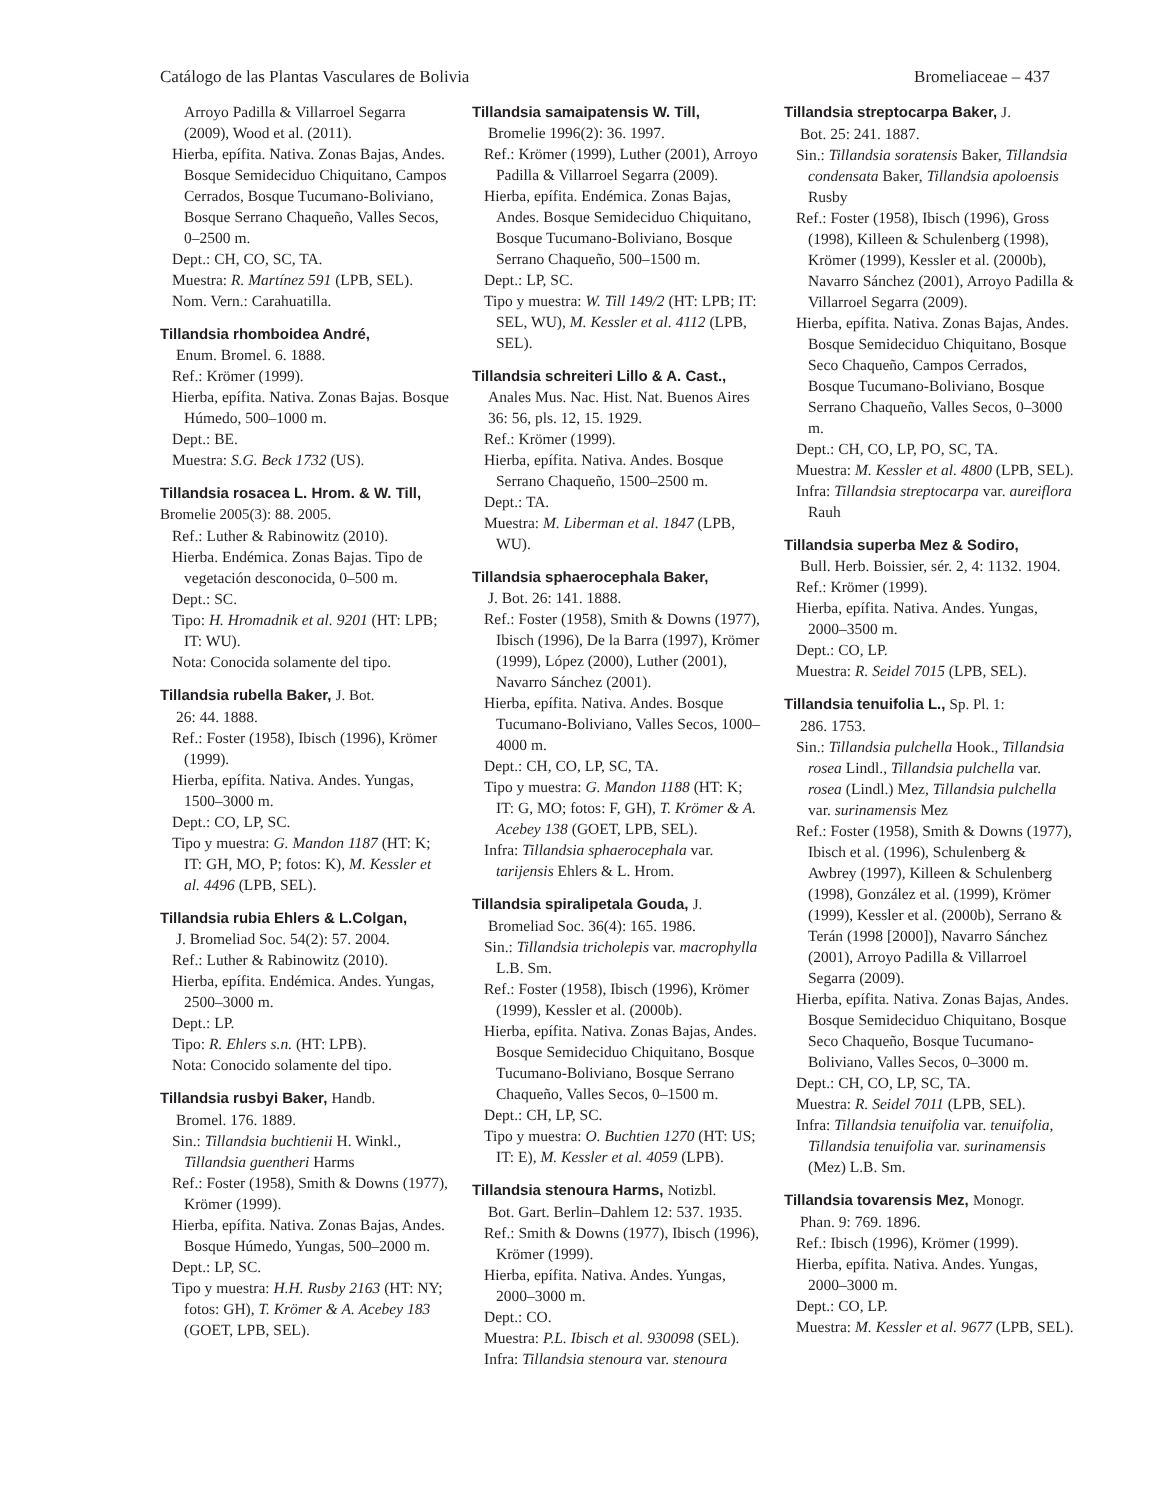Catálogo de las Plantas Vasculares de Bolivia Bromeliaceae – 437
Arroyo Padilla & Villarroel Segarra (2009), Wood et al. (2011).
Hierba, epífita. Nativa. Zonas Bajas, Andes. Bosque Semideciduo Chiquitano, Campos Cerrados, Bosque Tucumano-Boliviano, Bosque Serrano Chaqueño, Valles Secos, 0–2500 m.
Dept.: CH, CO, SC, TA.
Muestra: R. Martínez 591 (LPB, SEL).
Nom. Vern.: Carahuatilla.
Tillandsia rhomboidea André,
Enum. Bromel. 6. 1888.
Ref.: Krömer (1999).
Hierba, epífita. Nativa. Zonas Bajas. Bosque Húmedo, 500–1000 m.
Dept.: BE.
Muestra: S.G. Beck 1732 (US).
Tillandsia rosacea L. Hrom. & W. Till, Bromelie 2005(3): 88. 2005.
Ref.: Luther & Rabinowitz (2010).
Hierba. Endémica. Zonas Bajas. Tipo de vegetación desconocida, 0–500 m.
Dept.: SC.
Tipo: H. Hromadnik et al. 9201 (HT: LPB; IT: WU).
Nota: Conocida solamente del tipo.
Tillandsia rubella Baker, J. Bot.
26: 44. 1888.
Ref.: Foster (1958), Ibisch (1996), Krömer (1999).
Hierba, epífita. Nativa. Andes. Yungas, 1500–3000 m.
Dept.: CO, LP, SC.
Tipo y muestra: G. Mandon 1187 (HT: K; IT: GH, MO, P; fotos: K), M. Kessler et al. 4496 (LPB, SEL).
Tillandsia rubia Ehlers & L.Colgan,
J. Bromeliad Soc. 54(2): 57. 2004.
Ref.: Luther & Rabinowitz (2010).
Hierba, epífita. Endémica. Andes. Yungas, 2500–3000 m.
Dept.: LP.
Tipo: R. Ehlers s.n. (HT: LPB).
Nota: Conocido solamente del tipo.
Tillandsia rusbyi Baker, Handb.
Bromel. 176. 1889.
Sin.: Tillandsia buchtienii H. Winkl., Tillandsia guentheri Harms
Ref.: Foster (1958), Smith & Downs (1977), Krömer (1999).
Hierba, epífita. Nativa. Zonas Bajas, Andes. Bosque Húmedo, Yungas, 500–2000 m.
Dept.: LP, SC.
Tipo y muestra: H.H. Rusby 2163 (HT: NY; fotos: GH), T. Krömer & A. Acebey 183 (GOET, LPB, SEL).
Tillandsia samaipatensis W. Till,
Bromelie 1996(2): 36. 1997.
Ref.: Krömer (1999), Luther (2001), Arroyo Padilla & Villarroel Segarra (2009).
Hierba, epífita. Endémica. Zonas Bajas, Andes. Bosque Semideciduo Chiquitano, Bosque Tucumano-Boliviano, Bosque Serrano Chaqueño, 500–1500 m.
Dept.: LP, SC.
Tipo y muestra: W. Till 149/2 (HT: LPB; IT: SEL, WU), M. Kessler et al. 4112 (LPB, SEL).
Tillandsia schreiteri Lillo & A. Cast.,
Anales Mus. Nac. Hist. Nat. Buenos Aires 36: 56, pls. 12, 15. 1929.
Ref.: Krömer (1999).
Hierba, epífita. Nativa. Andes. Bosque Serrano Chaqueño, 1500–2500 m.
Dept.: TA.
Muestra: M. Liberman et al. 1847 (LPB, WU).
Tillandsia sphaerocephala Baker,
J. Bot. 26: 141. 1888.
Ref.: Foster (1958), Smith & Downs (1977), Ibisch (1996), De la Barra (1997), Krömer (1999), López (2000), Luther (2001), Navarro Sánchez (2001).
Hierba, epífita. Nativa. Andes. Bosque Tucumano-Boliviano, Valles Secos, 1000–4000 m.
Dept.: CH, CO, LP, SC, TA.
Tipo y muestra: G. Mandon 1188 (HT: K; IT: G, MO; fotos: F, GH), T. Krömer & A. Acebey 138 (GOET, LPB, SEL).
Infra: Tillandsia sphaerocephala var. tarijensis Ehlers & L. Hrom.
Tillandsia spiralipetala Gouda, J.
Bromeliad Soc. 36(4): 165. 1986.
Sin.: Tillandsia tricholepis var. macrophylla L.B. Sm.
Ref.: Foster (1958), Ibisch (1996), Krömer (1999), Kessler et al. (2000b).
Hierba, epífita. Nativa. Zonas Bajas, Andes. Bosque Semideciduo Chiquitano, Bosque Tucumano-Boliviano, Bosque Serrano Chaqueño, Valles Secos, 0–1500 m.
Dept.: CH, LP, SC.
Tipo y muestra: O. Buchtien 1270 (HT: US; IT: E), M. Kessler et al. 4059 (LPB).
Tillandsia stenoura Harms, Notizbl.
Bot. Gart. Berlin–Dahlem 12: 537. 1935.
Ref.: Smith & Downs (1977), Ibisch (1996), Krömer (1999).
Hierba, epífita. Nativa. Andes. Yungas, 2000–3000 m.
Dept.: CO.
Muestra: P.L. Ibisch et al. 930098 (SEL).
Infra: Tillandsia stenoura var. stenoura
Tillandsia streptocarpa Baker, J.
Bot. 25: 241. 1887.
Sin.: Tillandsia soratensis Baker, Tillandsia condensata Baker, Tillandsia apoloensis Rusby
Ref.: Foster (1958), Ibisch (1996), Gross (1998), Killeen & Schulenberg (1998), Krömer (1999), Kessler et al. (2000b), Navarro Sánchez (2001), Arroyo Padilla & Villarroel Segarra (2009).
Hierba, epífita. Nativa. Zonas Bajas, Andes. Bosque Semideciduo Chiquitano, Bosque Seco Chaqueño, Campos Cerrados, Bosque Tucumano-Boliviano, Bosque Serrano Chaqueño, Valles Secos, 0–3000 m.
Dept.: CH, CO, LP, PO, SC, TA.
Muestra: M. Kessler et al. 4800 (LPB, SEL).
Infra: Tillandsia streptocarpa var. aureiflora Rauh
Tillandsia superba Mez & Sodiro,
Bull. Herb. Boissier, sér. 2, 4: 1132. 1904.
Ref.: Krömer (1999).
Hierba, epífita. Nativa. Andes. Yungas, 2000–3500 m.
Dept.: CO, LP.
Muestra: R. Seidel 7015 (LPB, SEL).
Tillandsia tenuifolia L., Sp. Pl. 1:
286. 1753.
Sin.: Tillandsia pulchella Hook., Tillandsia rosea Lindl., Tillandsia pulchella var. rosea (Lindl.) Mez, Tillandsia pulchella var. surinamensis Mez
Ref.: Foster (1958), Smith & Downs (1977), Ibisch et al. (1996), Schulenberg & Awbrey (1997), Killeen & Schulenberg (1998), González et al. (1999), Krömer (1999), Kessler et al. (2000b), Serrano & Terán (1998 [2000]), Navarro Sánchez (2001), Arroyo Padilla & Villarroel Segarra (2009).
Hierba, epífita. Nativa. Zonas Bajas, Andes. Bosque Semideciduo Chiquitano, Bosque Seco Chaqueño, Bosque Tucumano-Boliviano, Valles Secos, 0–3000 m.
Dept.: CH, CO, LP, SC, TA.
Muestra: R. Seidel 7011 (LPB, SEL).
Infra: Tillandsia tenuifolia var. tenuifolia, Tillandsia tenuifolia var. surinamensis (Mez) L.B. Sm.
Tillandsia tovarensis Mez, Monogr.
Phan. 9: 769. 1896.
Ref.: Ibisch (1996), Krömer (1999).
Hierba, epífita. Nativa. Andes. Yungas, 2000–3000 m.
Dept.: CO, LP.
Muestra: M. Kessler et al. 9677 (LPB, SEL).